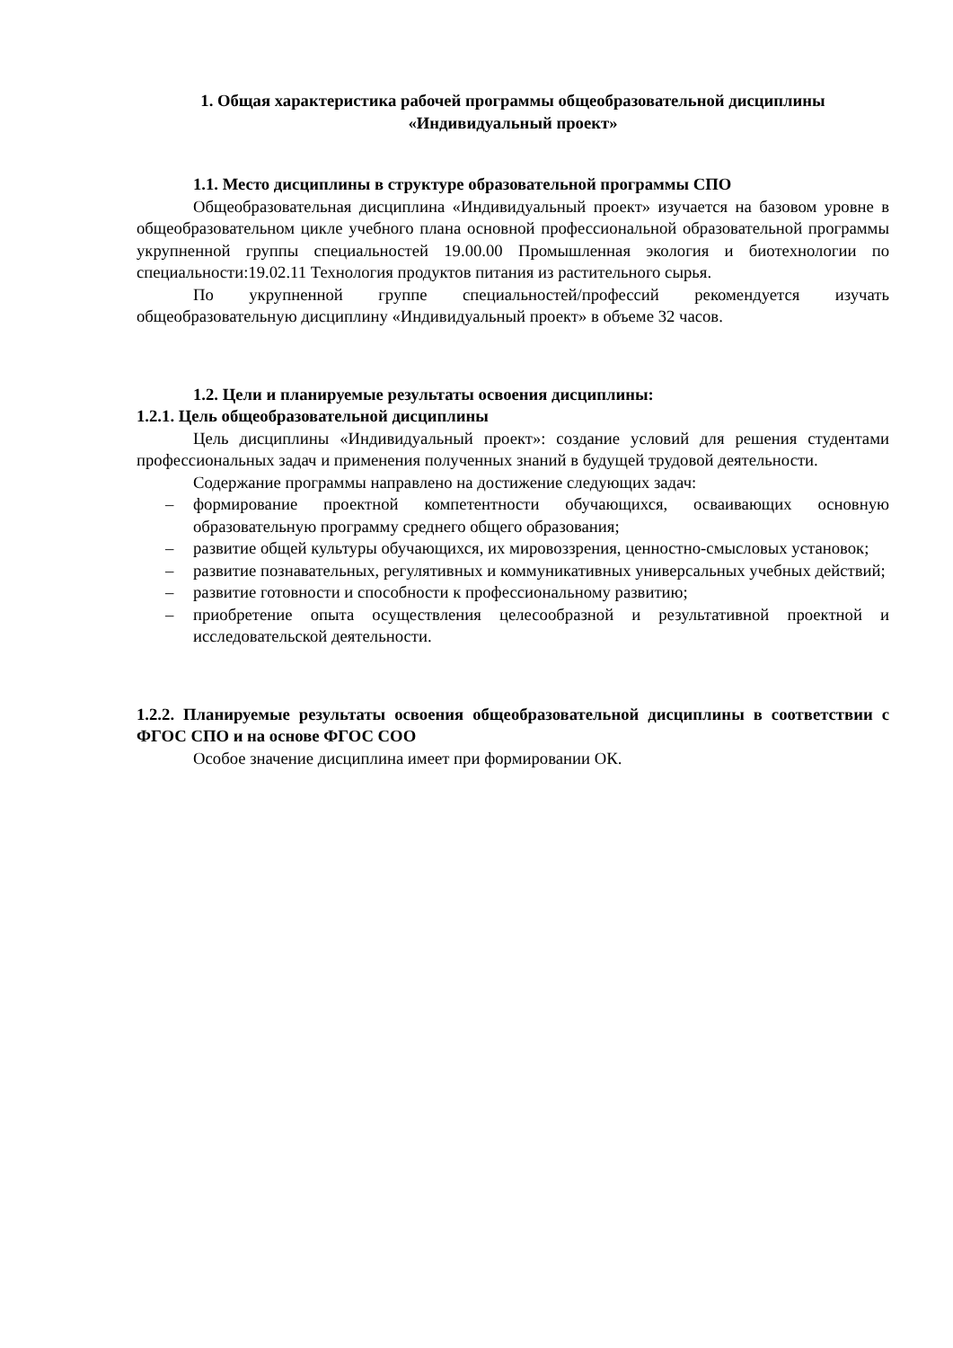1. Общая характеристика рабочей программы общеобразовательной дисциплины
«Индивидуальный проект»
1.1. Место дисциплины в структуре образовательной программы СПО
Общеобразовательная дисциплина «Индивидуальный проект» изучается на базовом уровне в общеобразовательном цикле учебного плана основной профессиональной образовательной программы укрупненной группы специальностей 19.00.00 Промышленная экология и биотехнологии по специальности:19.02.11 Технология продуктов питания из растительного сырья.
По укрупненной группе специальностей/профессий рекомендуется изучать общеобразовательную дисциплину «Индивидуальный проект» в объеме 32 часов.
1.2. Цели и планируемые результаты освоения дисциплины:
1.2.1. Цель общеобразовательной дисциплины
Цель дисциплины «Индивидуальный проект»: создание условий для решения студентами профессиональных задач и применения полученных знаний в будущей трудовой деятельности.
Содержание программы направлено на достижение следующих задач:
– формирование проектной компетентности обучающихся, осваивающих основную образовательную программу среднего общего образования;
– развитие общей культуры обучающихся, их мировоззрения, ценностно-смысловых установок;
– развитие познавательных, регулятивных и коммуникативных универсальных учебных действий;
– развитие готовности и способности к профессиональному развитию;
– приобретение опыта осуществления целесообразной и результативной проектной и исследовательской деятельности.
1.2.2. Планируемые результаты освоения общеобразовательной дисциплины в соответствии с ФГОС СПО и на основе ФГОС СОО
Особое значение дисциплина имеет при формировании ОК.